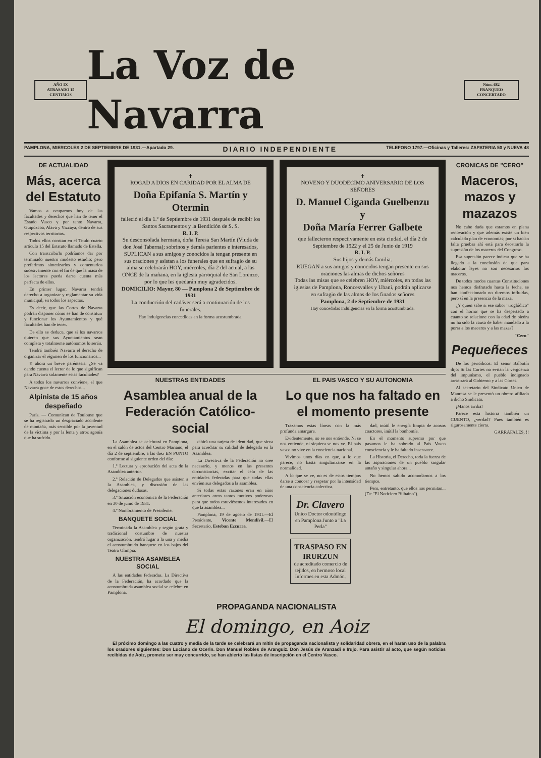AÑO IX
ATRASADO 15 CENTIMOS
La Voz de Navarra
Núm. 682
FRANQUEO CONCERTADO
PAMPLONA, MIERCOLES 2 DE SEPTIEMBRE DE 1931.—Apartado 29. DIARIO INDEPENDIENTE TELEFONO 1797.—Oficinas y Talleres: ZAPATERIA 50 y NUEVA 48
DE ACTUALIDAD
Más, acerca del Estatuto
Vamos a ocuparnos hoy de las facultades y derechos que han de tener el Estado Vasco y por tanto Navarra, Guipúzcoa, Alava y Vizcaya, dentro de sus respectivos territorios.
Todos ellos constan en el Título cuarto artículo 15 del Estatuto llamado de Estella.
Con transcribirlo podríamos dar por terminado nuestro modesto estudio; pero preferimos sintetizarlos y comentarlos sucesivamente con el fin de que la masa de los lectores pueda darse cuenta más perfecta de ellos.
En primer lugar, Navarra tendrá derecho a organizar y reglamentar su vida municipal, en todos los aspectos.
Es decir, que las Cortes de Navarra podrán disponer cómo se han de constituir y funcionar los Ayuntamientos y qué facultades han de tener.
De ello se deduce, que si los navarros quieren que sus Ayuntamientos sean completa y totalmente autónomos lo serán.
Tendrá también Navarra el derecho de organizar el régimen de los funcionarios...
Y ahora un breve paréntesis: ¿Se va dando cuenta el lector de lo que significan para Navarra solamente estas facultades?
A todos los navarros conviene, el que Navarra goce de estos derechos...
Alpinista de 15 años despeñado
París. — Comunican de Toulouse que se ha registrado un desgraciado accidente de montaña, más sensible por la juventud de la víctima y por la lenta y atroz agonía que ha sufrido.
✝
ROGAD A DIOS EN CARIDAD POR EL ALMA DE
Doña Epifanía S. Martín y Otermin
falleció el día 1.º de Septiembre de 1931 después de recibir los Santos Sacramentos y la Bendición de S. S.
R. I. P.
Su desconsolada hermana, doña Teresa San Martín (Viuda de don José Taberna); sobrinos y demás parientes e interesados,
SUPLICAN a sus amigos y conocidos la tengan presente en sus oraciones y asistan a los funerales que en sufragio de su alma se celebrarán HOY, miércoles, día 2 del actual, a las ONCE de la mañana, en la iglesia parroquial de San Lorenzo, por lo que les quedarán muy agradecidos.
DOMICILIO: Mayor, 80 — Pamplona 2 de Septiembre de 1931
La conducción del cadáver será a continuación de los funerales.
Hay indulgencias concedidas en la forma acostumbrada.
✝
NOVENO Y DUODECIMO ANIVERSARIO DE LOS SEÑORES
D. Manuel Ciganda Guelbenzu
y
Doña María Ferrer Galbete
que fallecieron respectivamente en esta ciudad, el día 2 de Septiembre de 1922 y el 25 de Junio de 1919
R. I. P.
Sus hijos y demás familia.
RUEGAN a sus amigos y conocidos tengan presente en sus oraciones las almas de dichos señores
Todas las misas que se celebren HOY, miércoles, en todas las iglesias de Pamplona, Roncesvalles y Ubani, podrán aplicarse en sufragio de las almas de los finados señores
Pamplona, 2 de Septiembre de 1931
Hay concedidas indulgencias en la forma acostumbrada.
NUESTRAS ENTIDADES
Asamblea anual de la Federación Católico-social
La Asamblea se celebrará en Pamplona, en el salón de actos del Centro Mariano, el día 2 de septiembre, a las diez EN PUNTO conforme al siguiente orden del día:
1.º Lectura y aprobación del acta de la Asamblea anterior.
2.º Relación de Delegados que asisten a la Asamblea, y discusión de las delegaciones dudosas.
3.º Situación económica de la Federación en 30 de junio de 1931.
4.º Nombramiento de Presidente.
BANQUETE SOCIAL
Terminada la Asamblea y según grata y tradicional costumbre de nuestra organización, tendrá lugar a la una y media el acostumbrado banquete en los bajos del Teatro Olimpia.
NUESTRA ASAMBLEA SOCIAL
A las entidades federadas. La Directiva de la Federación, ha acordado que la acostumbrada asamblea social se celebre en Pamplona.
cibirá una tarjeta de identidad, que sirva para acreditar su calidad de delegado en la Asamblea.
La Directiva de la Federación no cree necesario, y menos en las presentes circunstancias, excitar el celo de las entidades federadas para que todas ellas envíen sus delegados a la asamblea.
Si todas estas razones eran en años anteriores otros tantos motivos poderosos para que todos estuviésemos interesados en que la asamblea...
Pamplona, 19 de agosto de 1931.—El Presidente, Vicente Mendívil.—El Secretario, Esteban Ezcurra.
EL PAIS VASCO Y SU AUTONOMIA
Lo que nos ha faltado en el momento presente
Trazamos estas líneas con la más profunda amargura.
Evidentemente, no se nos entiende. Ni se nos entiende, ni siquiera se nos ve. El país vasco no vive en la conciencia nacional.
Vivimos unos días en que, a lo que parece, no basta singularizarse en la normalidad.
A lo que se ve, no es de estos tiempos darse a conocer y respetar por la intensidad de una consciencia colectiva.
Dr. Clavero
Unico Doctor odontólogo en Pamplona Junto a "La Perla"
TRASPASO EN IRURZUN
de acreditado comercio de tejidos, en hermoso local
Informes en esta Admón.
dad, inútil le energía limpia de acosos coactores, inútil la bonhomía.
En el momento supremo por que pasamos le ha sobrado al País Vasco consciencia y le ha faltado insensatez.
La Historia, el Derecho, toda la fuerza de las aspiraciones de un pueblo singular antaño y singular ahora...
No hemos sabido acomodarnos a los tiempos.
Pero, entretanto, que ellos nos permitan... (De "El Noticiero Bilbaíno").
PROPAGANDA NACIONALISTA
El domingo, en Aoiz
El próximo domingo a las cuatro y media de la tarde se celebrará un mitin de propaganda nacionalista y solidaridad obrera, en el harán uso de la palabra los oradores siguientes: Don Luciano de Ocerin. Don Manuel Robles de Aranguiz. Don Jesús de Aranzadi e Irujo. Para asistir al acto, que según noticias recibidas de Aoiz, promete ser muy concurrido, se han abierto las listas de inscripción en el Centro Vasco.
CRONICAS DE "CERO"
Maceros, mazos y mazazos
No cabe duda que estamos en plena renovación y que además existe un bien calculado plan de economías; por si hacían falta pruebas ahí está para deostrarlo la supresión de los maceros del Congreso.
Esa supresión parece indicar que se ha llegado a la conclusión de que para elaborar leyes no son necesarios los maceros.
De todos modos cuantas Constituciones nos hemos disfrutado hasta la fecha, se han confeccionado no diremos influidas, pero sí en la presencia de la maza.
¿Y quien sabe si ese sabor "troglódico" con el horror que se ha despertado a cuanto se relacione con la edad de piedra no ha sido la causa de haber mandado a la porra a los maceros y a las mazas?
"Cero"
Pequeñeces
De los periódicos: El señor Balbotín dijo: Si las Cortes no evitan la vergüenza del impunismo, el pueblo indignado arrastrará al Gobierno y a las Cortes.
Al secretario del Sindicato Unico de Manresa se le presentó un obrero afiliado a dicho Sindicato.
¡Manos arriba!
Parece esta historia también un CUENTO, ¿verdad? Pues también es rigurosamente cierta.
GARRAFALES, !!